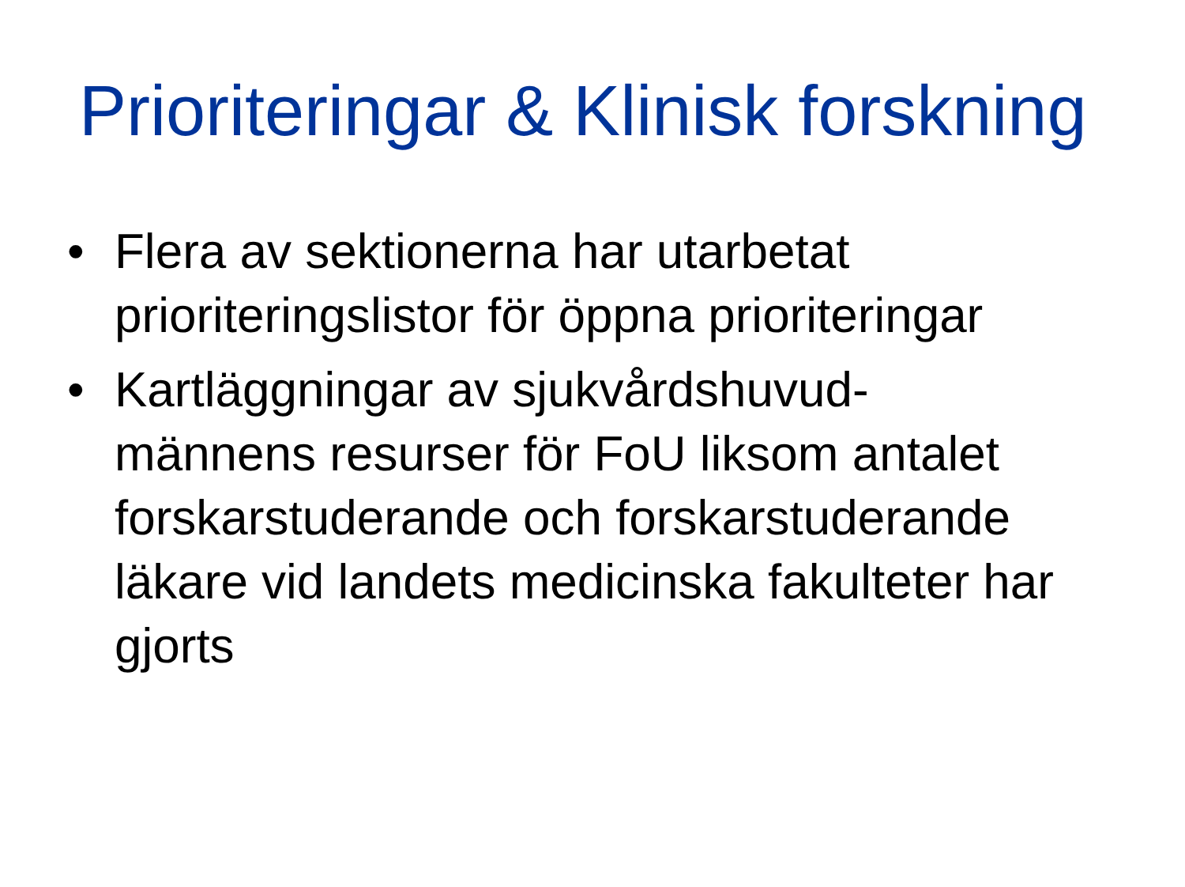Prioriteringar & Klinisk forskning
• Flera av sektionerna har utarbetat prioriteringslistor för öppna prioriteringar
• Kartläggningar av sjukvårdshuvud-
männens resurser för FoU liksom antalet forskarstuderande och forskarstuderande läkare vid landets medicinska fakulteter har gjorts